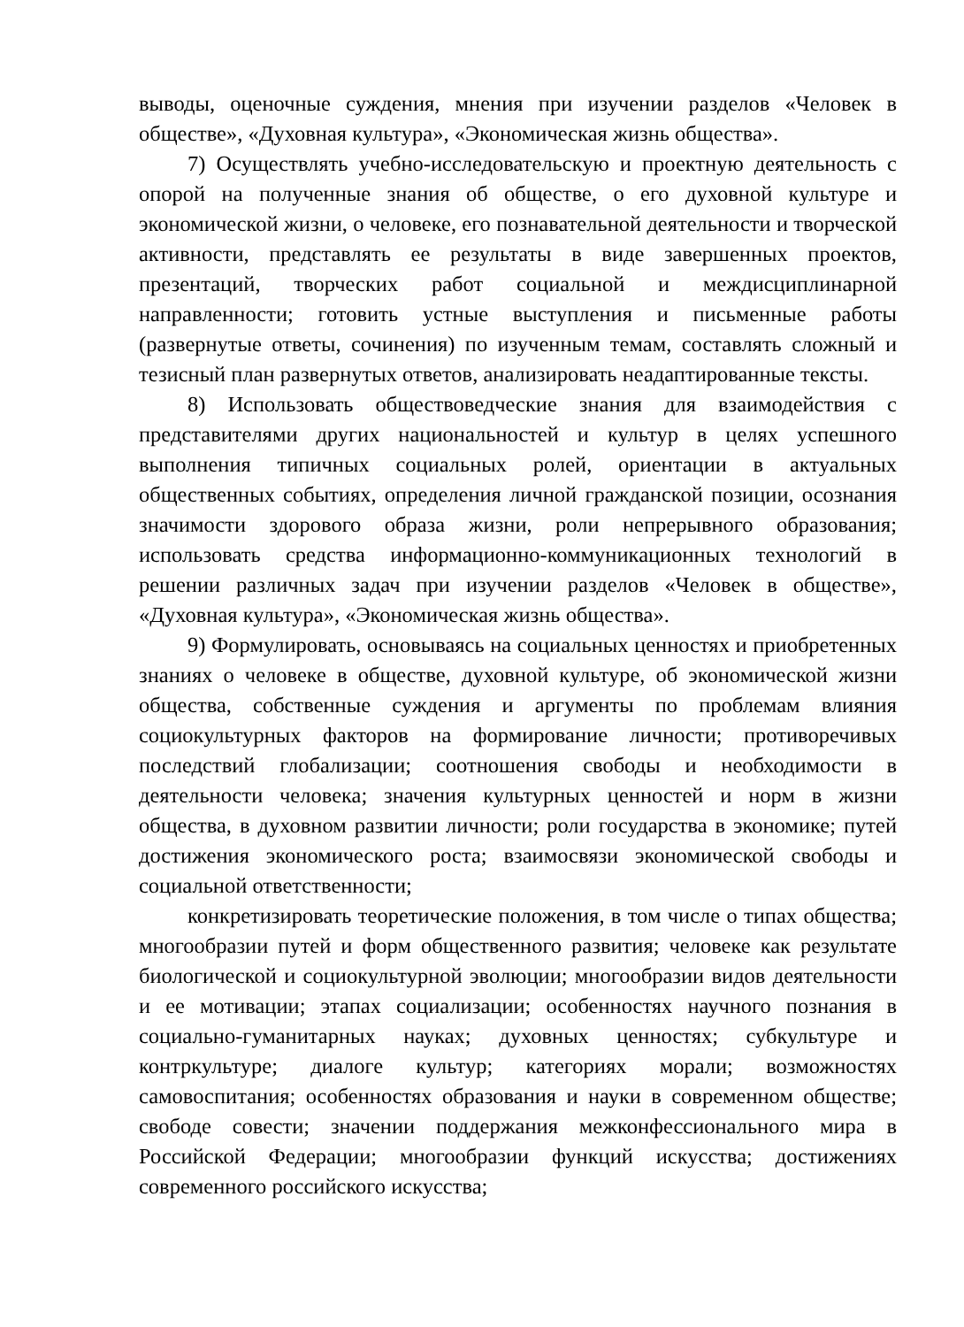выводы, оценочные суждения, мнения при изучении разделов «Человек в обществе», «Духовная культура», «Экономическая жизнь общества».
7) Осуществлять учебно-исследовательскую и проектную деятельность с опорой на полученные знания об обществе, о его духовной культуре и экономической жизни, о человеке, его познавательной деятельности и творческой активности, представлять ее результаты в виде завершенных проектов, презентаций, творческих работ социальной и междисциплинарной направленности; готовить устные выступления и письменные работы (развернутые ответы, сочинения) по изученным темам, составлять сложный и тезисный план развернутых ответов, анализировать неадаптированные тексты.
8) Использовать обществоведческие знания для взаимодействия с представителями других национальностей и культур в целях успешного выполнения типичных социальных ролей, ориентации в актуальных общественных событиях, определения личной гражданской позиции, осознания значимости здорового образа жизни, роли непрерывного образования; использовать средства информационно-коммуникационных технологий в решении различных задач при изучении разделов «Человек в обществе», «Духовная культура», «Экономическая жизнь общества».
9) Формулировать, основываясь на социальных ценностях и приобретенных знаниях о человеке в обществе, духовной культуре, об экономической жизни общества, собственные суждения и аргументы по проблемам влияния социокультурных факторов на формирование личности; противоречивых последствий глобализации; соотношения свободы и необходимости в деятельности человека; значения культурных ценностей и норм в жизни общества, в духовном развитии личности; роли государства в экономике; путей достижения экономического роста; взаимосвязи экономической свободы и социальной ответственности;
конкретизировать теоретические положения, в том числе о типах общества; многообразии путей и форм общественного развития; человеке как результате биологической и социокультурной эволюции; многообразии видов деятельности и ее мотивации; этапах социализации; особенностях научного познания в социально-гуманитарных науках; духовных ценностях; субкультуре и контркультуре; диалоге культур; категориях морали; возможностях самовоспитания; особенностях образования и науки в современном обществе; свободе совести; значении поддержания межконфессионального мира в Российской Федерации; многообразии функций искусства; достижениях современного российского искусства;